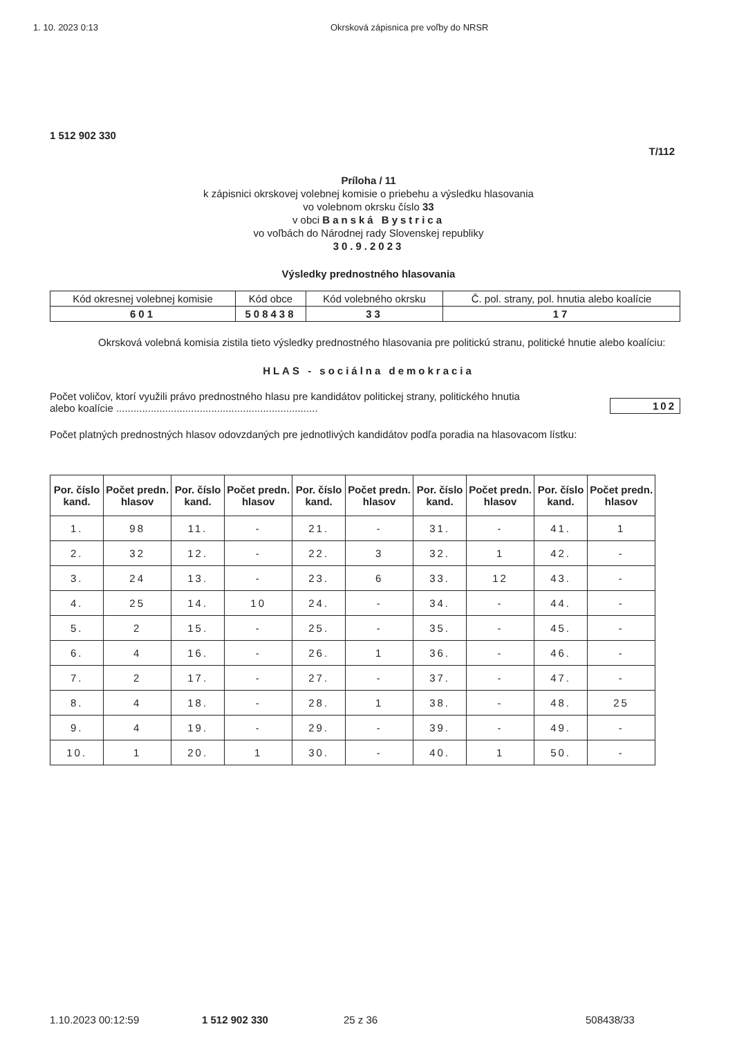1. 10. 2023 0:13 Okrsková zápisnica pre voľby do NRSR
1 512 902 330
T/112
Príloha / 11
k zápisnici okrskovej volebnej komisie o priebehu a výsledku hlasovania
vo volebnom okrsku číslo 33
v obci Banská Bystrica
vo voľbách do Národnej rady Slovenskej republiky
30.9.2023
Výsledky prednostného hlasovania
| Kód okresnej volebnej komisie | Kód obce | Kód volebného okrsku | Č. pol. strany, pol. hnutia alebo koalície |
| 601 | 508438 | 33 | 17 |
Okrsková volebná komisia zistila tieto výsledky prednostného hlasovania pre politickú stranu, politické hnutie alebo koalíciu:
HLAS - sociálna demokracia
Počet voličov, ktorí využili právo prednostného hlasu pre kandidátov politickej strany, politického hnutia
alebo koalície ...................................................................... 102
Počet platných prednostných hlasov odovzdaných pre jednotlivých kandidátov podľa poradia na hlasovacom lístku:
| Por. číslo kand. | Počet predn. hlasov | Por. číslo kand. | Počet predn. hlasov | Por. číslo kand. | Počet predn. hlasov | Por. číslo kand. | Počet predn. hlasov | Por. číslo kand. | Počet predn. hlasov |
| --- | --- | --- | --- | --- | --- | --- | --- | --- | --- |
| 1. | 98 | 11. | - | 21. | - | 31. | - | 41. | 1 |
| 2. | 32 | 12. | - | 22. | 3 | 32. | 1 | 42. | - |
| 3. | 24 | 13. | - | 23. | 6 | 33. | 12 | 43. | - |
| 4. | 25 | 14. | 10 | 24. | - | 34. | - | 44. | - |
| 5. | 2 | 15. | - | 25. | - | 35. | - | 45. | - |
| 6. | 4 | 16. | - | 26. | 1 | 36. | - | 46. | - |
| 7. | 2 | 17. | - | 27. | - | 37. | - | 47. | - |
| 8. | 4 | 18. | - | 28. | 1 | 38. | - | 48. | 25 |
| 9. | 4 | 19. | - | 29. | - | 39. | - | 49. | - |
| 10. | 1 | 20. | 1 | 30. | - | 40. | 1 | 50. | - |
1.10.2023 00:12:59 1 512 902 330 25 z 36 508438/33